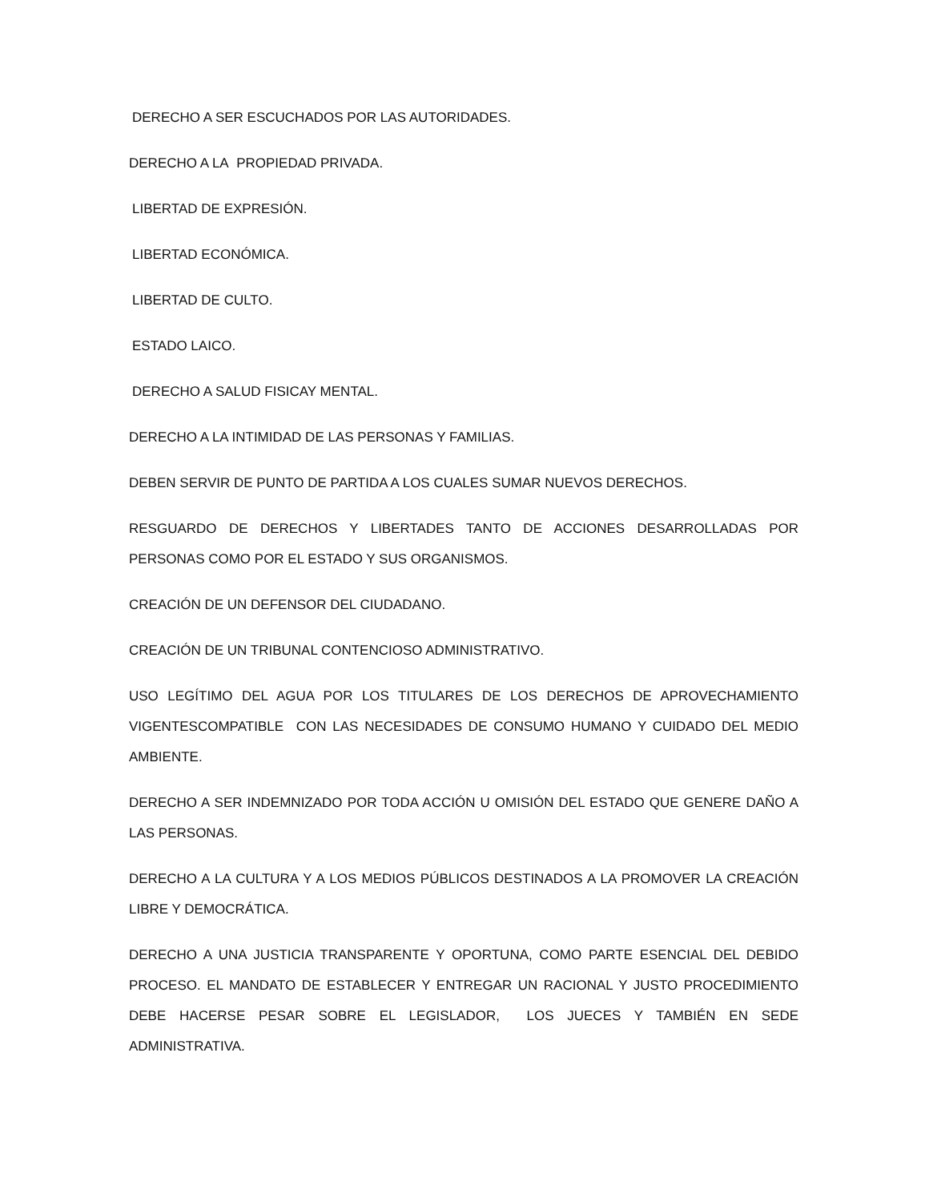DERECHO A SER ESCUCHADOS POR LAS AUTORIDADES.
DERECHO A LA PROPIEDAD PRIVADA.
LIBERTAD DE EXPRESIÓN.
LIBERTAD ECONÓMICA.
LIBERTAD DE CULTO.
ESTADO LAICO.
DERECHO A SALUD FISICAY MENTAL.
DERECHO A LA INTIMIDAD DE LAS PERSONAS Y FAMILIAS.
DEBEN SERVIR DE PUNTO DE PARTIDA A LOS CUALES SUMAR NUEVOS DERECHOS.
RESGUARDO DE DERECHOS Y LIBERTADES TANTO DE ACCIONES DESARROLLADAS POR PERSONAS COMO POR EL ESTADO Y SUS ORGANISMOS.
CREACIÓN DE UN DEFENSOR DEL CIUDADANO.
CREACIÓN DE UN TRIBUNAL CONTENCIOSO ADMINISTRATIVO.
USO LEGÍTIMO DEL AGUA POR LOS TITULARES DE LOS DERECHOS DE APROVECHAMIENTO VIGENTESCOMPATIBLE CON LAS NECESIDADES DE CONSUMO HUMANO Y CUIDADO DEL MEDIO AMBIENTE.
DERECHO A SER INDEMNIZADO POR TODA ACCIÓN U OMISIÓN DEL ESTADO QUE GENERE DAÑO A LAS PERSONAS.
DERECHO A LA CULTURA Y A LOS MEDIOS PÚBLICOS DESTINADOS A LA PROMOVER LA CREACIÓN LIBRE Y DEMOCRÁTICA.
DERECHO A UNA JUSTICIA TRANSPARENTE Y OPORTUNA, COMO PARTE ESENCIAL DEL DEBIDO PROCESO. EL MANDATO DE ESTABLECER Y ENTREGAR UN RACIONAL Y JUSTO PROCEDIMIENTO DEBE HACERSE PESAR SOBRE EL LEGISLADOR, LOS JUECES Y TAMBIÉN EN SEDE ADMINISTRATIVA.